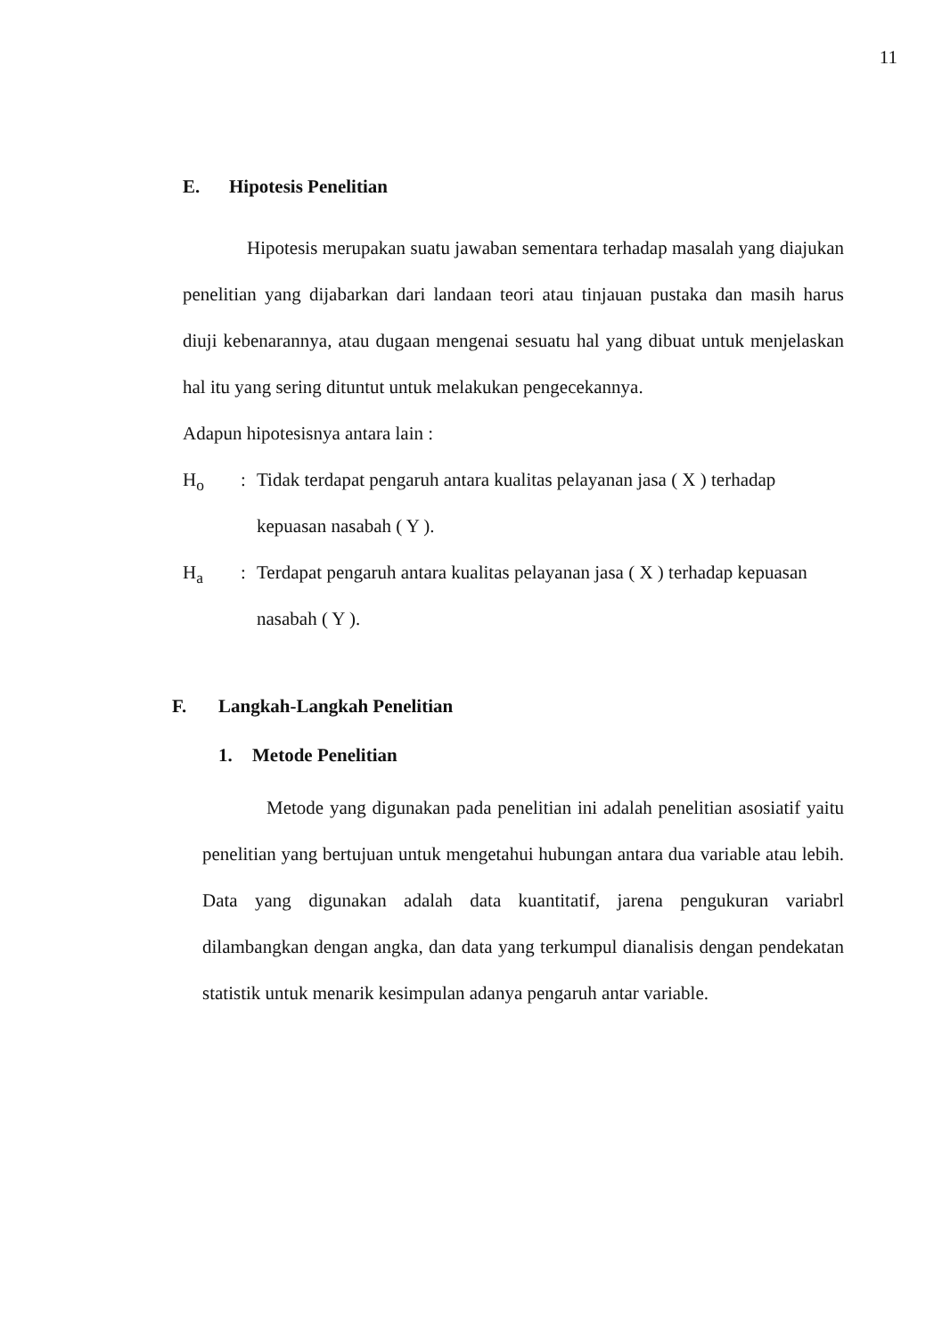11
E. Hipotesis Penelitian
Hipotesis merupakan suatu jawaban sementara terhadap masalah yang diajukan penelitian yang dijabarkan dari landaan teori atau tinjauan pustaka dan masih harus diuji kebenarannya, atau dugaan mengenai sesuatu hal yang dibuat untuk menjelaskan hal itu yang sering dituntut untuk melakukan pengecekannya.
Adapun hipotesisnya antara lain :
H<sub>o</sub> : Tidak terdapat pengaruh antara kualitas pelayanan jasa ( X ) terhadap kepuasan nasabah ( Y ).
H<sub>a</sub> : Terdapat pengaruh antara kualitas pelayanan jasa ( X ) terhadap kepuasan nasabah ( Y ).
F. Langkah-Langkah Penelitian
1. Metode Penelitian
Metode yang digunakan pada penelitian ini adalah penelitian asosiatif yaitu penelitian yang bertujuan untuk mengetahui hubungan antara dua variable atau lebih. Data yang digunakan adalah data kuantitatif, jarena pengukuran variabrl dilambangkan dengan angka, dan data yang terkumpul dianalisis dengan pendekatan statistik untuk menarik kesimpulan adanya pengaruh antar variable.